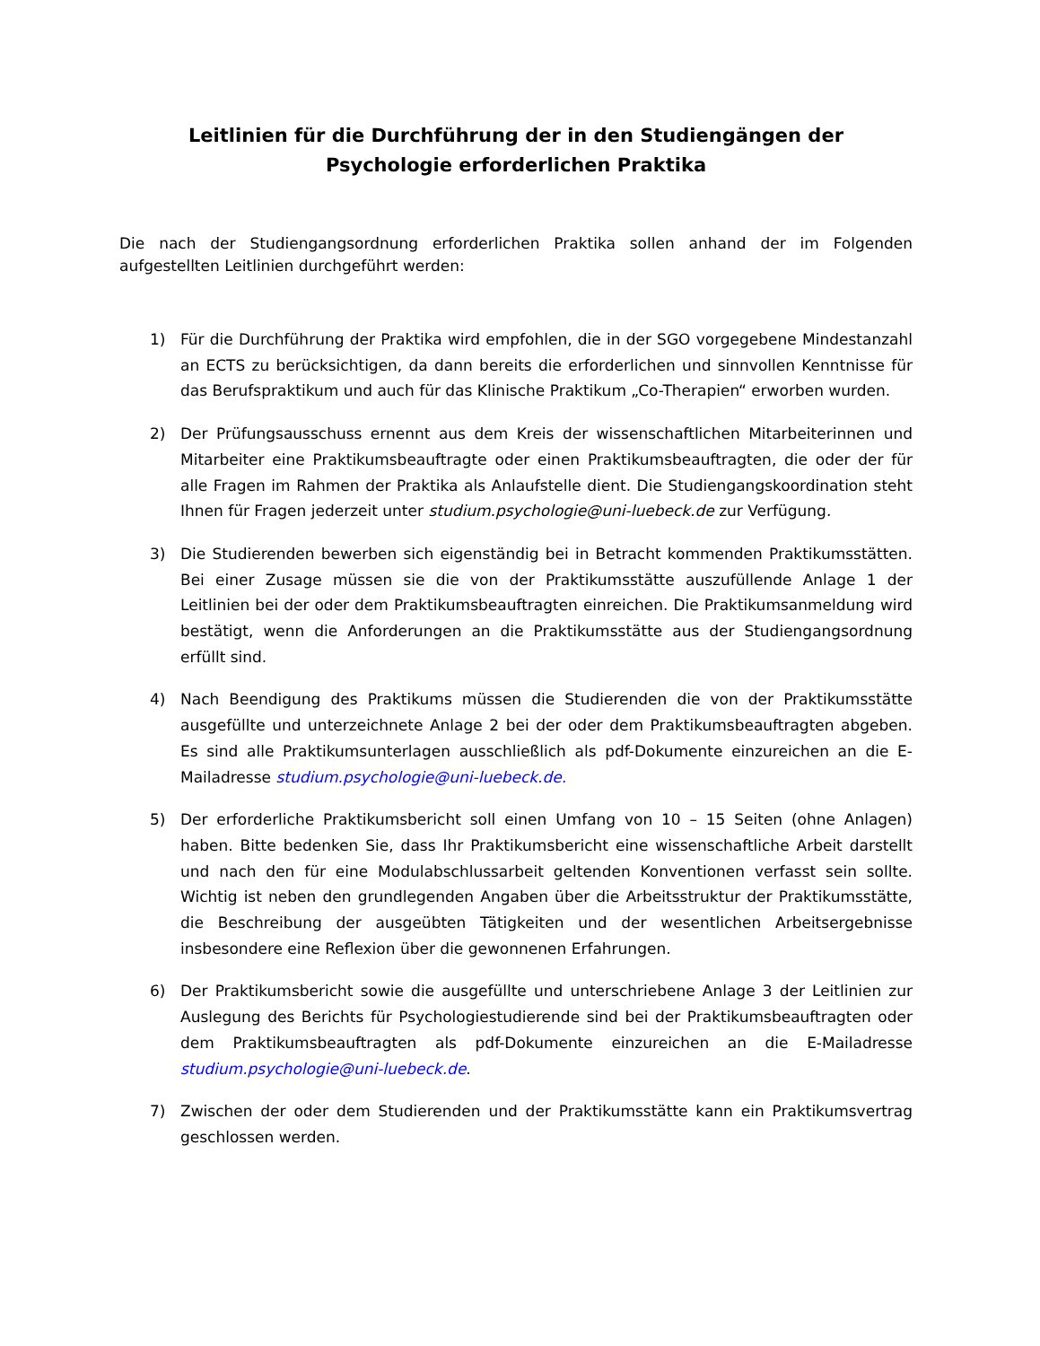Leitlinien für die Durchführung der in den Studiengängen der
Psychologie erforderlichen Praktika
Die nach der Studiengangsordnung erforderlichen Praktika sollen anhand der im Folgenden aufgestellten Leitlinien durchgeführt werden:
1) Für die Durchführung der Praktika wird empfohlen, die in der SGO vorgegebene Mindestanzahl an ECTS zu berücksichtigen, da dann bereits die erforderlichen und sinnvollen Kenntnisse für das Berufspraktikum und auch für das Klinische Praktikum „Co-Therapien“ erworben wurden.
2) Der Prüfungsausschuss ernennt aus dem Kreis der wissenschaftlichen Mitarbeiterinnen und Mitarbeiter eine Praktikumsbeauftragte oder einen Praktikumsbeauftragten, die oder der für alle Fragen im Rahmen der Praktika als Anlaufstelle dient. Die Studiengangskoordination steht Ihnen für Fragen jederzeit unter studium.psychologie@uni-luebeck.de zur Verfügung.
3) Die Studierenden bewerben sich eigenständig bei in Betracht kommenden Praktikumsstätten. Bei einer Zusage müssen sie die von der Praktikumsstätte auszufüllende Anlage 1 der Leitlinien bei der oder dem Praktikumsbeauftragten einreichen. Die Praktikumsanmeldung wird bestätigt, wenn die Anforderungen an die Praktikumsstätte aus der Studiengangsordnung erfüllt sind.
4) Nach Beendigung des Praktikums müssen die Studierenden die von der Praktikumsstätte ausgefüllte und unterzeichnete Anlage 2 bei der oder dem Praktikumsbeauftragten abgeben. Es sind alle Praktikumsunterlagen ausschließlich als pdf-Dokumente einzureichen an die E-Mailadresse studium.psychologie@uni-luebeck.de.
5) Der erforderliche Praktikumsbericht soll einen Umfang von 10 – 15 Seiten (ohne Anlagen) haben. Bitte bedenken Sie, dass Ihr Praktikumsbericht eine wissenschaftliche Arbeit darstellt und nach den für eine Modulabschlussarbeit geltenden Konventionen verfasst sein sollte. Wichtig ist neben den grundlegenden Angaben über die Arbeitsstruktur der Praktikumsstätte, die Beschreibung der ausgeübten Tätigkeiten und der wesentlichen Arbeitsergebnisse insbesondere eine Reflexion über die gewonnenen Erfahrungen.
6) Der Praktikumsbericht sowie die ausgefüllte und unterschriebene Anlage 3 der Leitlinien zur Auslegung des Berichts für Psychologiestudierende sind bei der Praktikumsbeauftragten oder dem Praktikumsbeauftragten als pdf-Dokumente einzureichen an die E-Mailadresse studium.psychologie@uni-luebeck.de.
7) Zwischen der oder dem Studierenden und der Praktikumsstätte kann ein Praktikumsvertrag geschlossen werden.